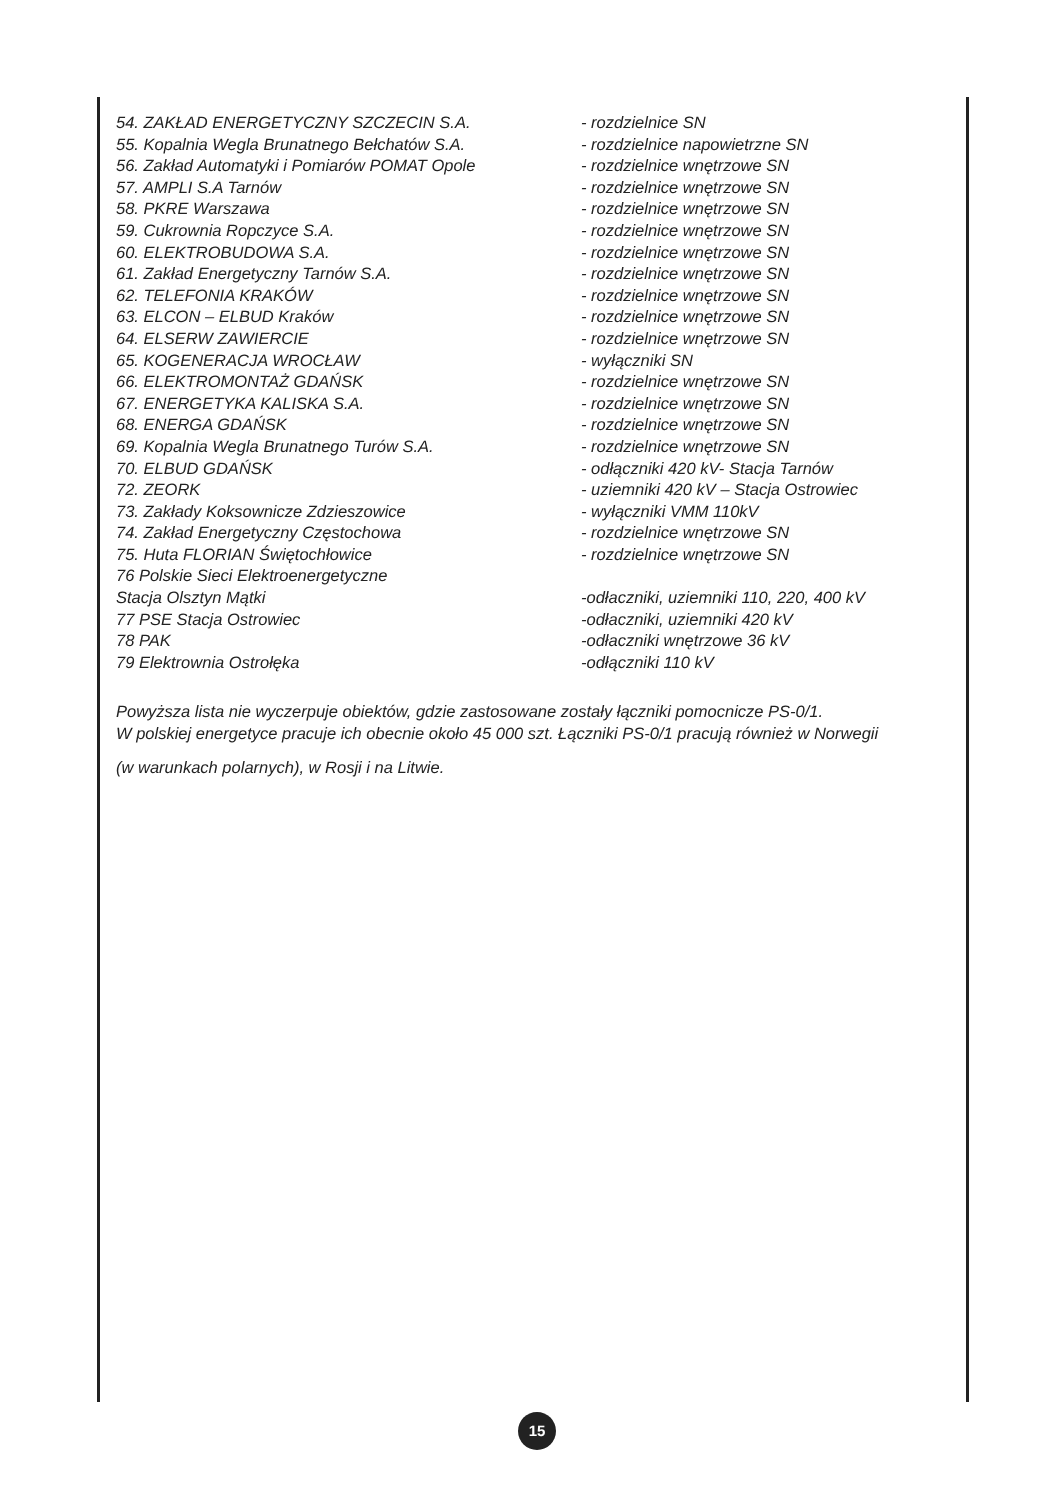54. ZAKŁAD ENERGETYCZNY SZCZECIN S.A. - rozdzielnice SN
55. Kopalnia Wegla Brunatnego Bełchatów S.A. - rozdzielnice napowietrzne SN
56. Zakład Automatyki i Pomiarów POMAT Opole - rozdzielnice wnętrzowe SN
57. AMPLI S.A Tarnów - rozdzielnice wnętrzowe SN
58. PKRE Warszawa - rozdzielnice wnętrzowe SN
59. Cukrownia Ropczyce S.A. - rozdzielnice wnętrzowe SN
60. ELEKTROBUDOWA S.A. - rozdzielnice wnętrzowe SN
61. Zakład Energetyczny Tarnów S.A. - rozdzielnice wnętrzowe SN
62. TELEFONIA KRAKÓW - rozdzielnice wnętrzowe SN
63. ELCON – ELBUD Kraków - rozdzielnice wnętrzowe SN
64. ELSERW ZAWIERCIE - rozdzielnice wnętrzowe SN
65. KOGENERACJA WROCŁAW - wyłączniki SN
66. ELEKTROMONTAŻ GDAŃSK - rozdzielnice wnętrzowe SN
67. ENERGETYKA KALISKA S.A. - rozdzielnice wnętrzowe SN
68. ENERGA GDAŃSK - rozdzielnice wnętrzowe SN
69. Kopalnia Wegla Brunatnego Turów S.A. - rozdzielnice wnętrzowe SN
70. ELBUD GDAŃSK - odłączniki 420 kV- Stacja Tarnów
72. ZEORK - uziemniki 420 kV – Stacja Ostrowiec
73. Zakłady Koksownicze Zdzieszowice - wyłączniki VMM 110kV
74. Zakład Energetyczny Częstochowa - rozdzielnice wnętrzowe SN
75. Huta FLORIAN Świętochłowice - rozdzielnice wnętrzowe SN
76 Polskie Sieci Elektroenergetyczne
Stacja Olsztyn Mątki -odłaczniki, uziemniki 110, 220, 400 kV
77 PSE Stacja Ostrowiec -odłaczniki, uziemniki 420 kV
78 PAK -odłaczniki wnętrzowe 36 kV
79 Elektrownia Ostrołęka -odłączniki 110 kV
Powyższa lista nie wyczerpuje obiektów, gdzie zastosowane zostały łączniki pomocnicze PS-0/1.
W polskiej energetyce pracuje ich obecnie około 45 000 szt. Łączniki PS-0/1 pracują również w Norwegii
(w warunkach polarnych), w Rosji i na Litwie.
15